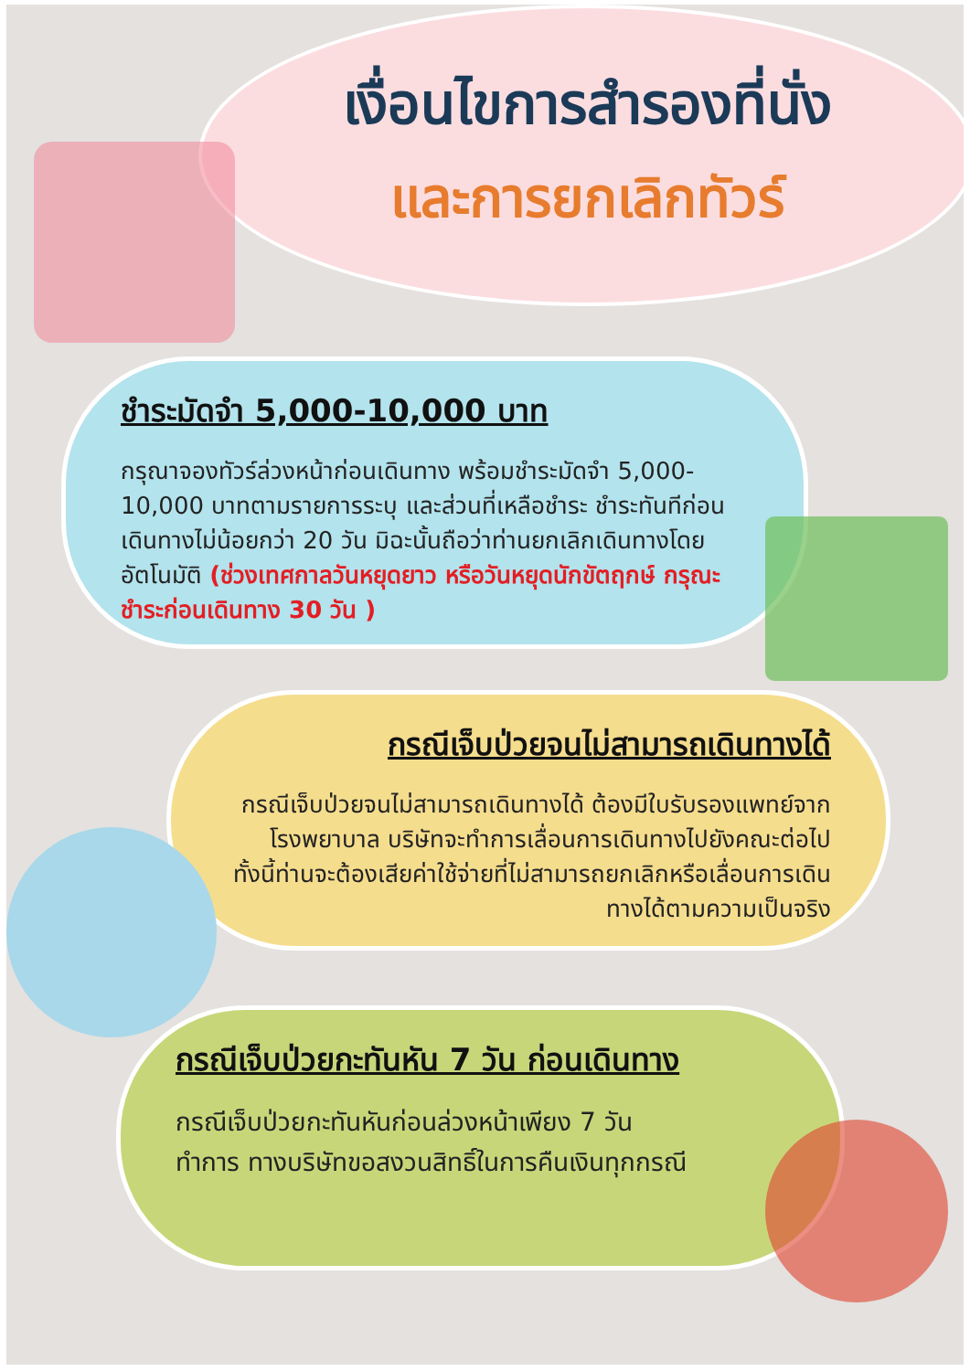เงื่อนไขการสำรองที่นั่ง
และการยกเลิกทัวร์
ชำระมัดจำ 5,000-10,000 บาท
กรุณาจองทัวร์ล่วงหน้าก่อนเดินทาง พร้อมชำระมัดจำ 5,000-10,000 บาทตามรายการระบุ และส่วนที่เหลือชำระ ชำระทันทีก่อนเดินทางไม่น้อยกว่า 20 วัน มิฉะนั้นถือว่าท่านยกเลิกเดินทางโดยอัตโนมัติ (ช่วงเทศกาลวันหยุดยาว หรือวันหยุดนักขัตฤกษ์ กรุณะชำระก่อนเดินทาง 30 วัน )
กรณีเจ็บป่วยจนไม่สามารถเดินทางได้
กรณีเจ็บป่วยจนไม่สามารถเดินทางได้ ต้องมีใบรับรองแพทย์จากโรงพยาบาล บริษัทจะทำการเลื่อนการเดินทางไปยังคณะต่อไป ทั้งนี้ท่านจะต้องเสียค่าใช้จ่ายที่ไม่สามารถยกเลิกหรือเลื่อนการเดินทางได้ตามความเป็นจริง
กรณีเจ็บป่วยกะทันหัน 7 วัน ก่อนเดินทาง
กรณีเจ็บป่วยกะทันหันก่อนล่วงหน้าเพียง 7 วันทำการ ทางบริษัทขอสงวนสิทธิ์ในการคืนเงินทุกกรณี